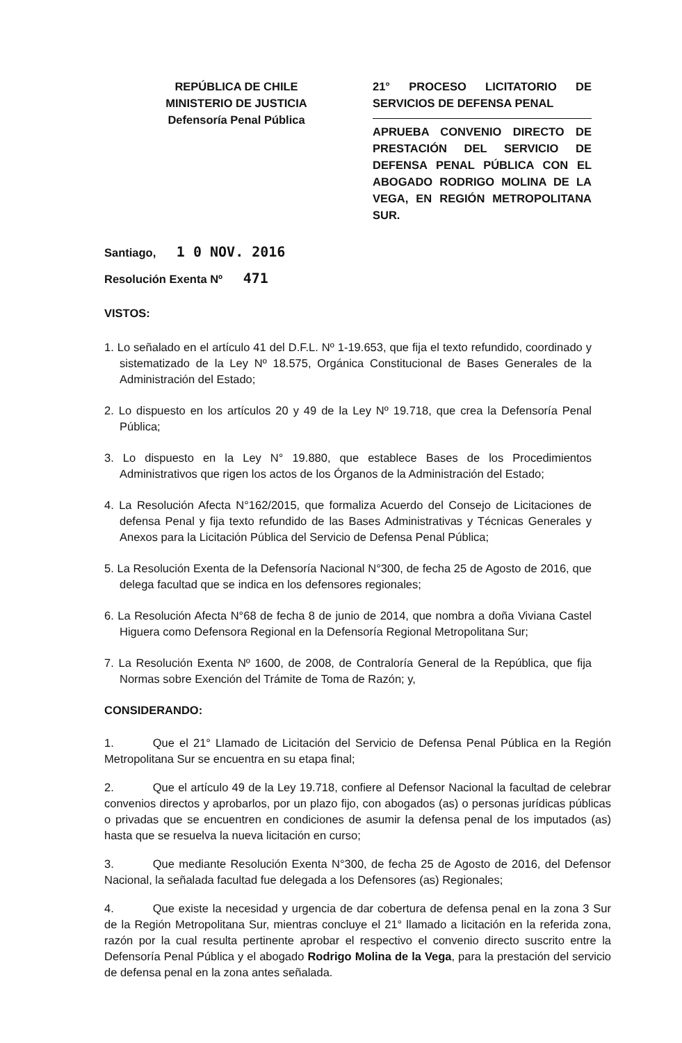REPÚBLICA DE CHILE
MINISTERIO DE JUSTICIA
Defensoría Penal Pública
21° PROCESO LICITATORIO DE SERVICIOS DE DEFENSA PENAL
APRUEBA CONVENIO DIRECTO DE PRESTACIÓN DEL SERVICIO DE DEFENSA PENAL PÚBLICA CON EL ABOGADO RODRIGO MOLINA DE LA VEGA, EN REGIÓN METROPOLITANA SUR.
Santiago, 1 0 NOV. 2016
Resolución Exenta Nº 471
VISTOS:
1. Lo señalado en el artículo 41 del D.F.L. Nº 1-19.653, que fija el texto refundido, coordinado y sistematizado de la Ley Nº 18.575, Orgánica Constitucional de Bases Generales de la Administración del Estado;
2. Lo dispuesto en los artículos 20 y 49 de la Ley Nº 19.718, que crea la Defensoría Penal Pública;
3. Lo dispuesto en la Ley N° 19.880, que establece Bases de los Procedimientos Administrativos que rigen los actos de los Órganos de la Administración del Estado;
4. La Resolución Afecta N°162/2015, que formaliza Acuerdo del Consejo de Licitaciones de defensa Penal y fija texto refundido de las Bases Administrativas y Técnicas Generales y Anexos para la Licitación Pública del Servicio de Defensa Penal Pública;
5. La Resolución Exenta de la Defensoría Nacional N°300, de fecha 25 de Agosto de 2016, que delega facultad que se indica en los defensores regionales;
6. La Resolución Afecta N°68 de fecha 8 de junio de 2014, que nombra a doña Viviana Castel Higuera como Defensora Regional en la Defensoría Regional Metropolitana Sur;
7. La Resolución Exenta Nº 1600, de 2008, de Contraloría General de la República, que fija Normas sobre Exención del Trámite de Toma de Razón; y,
CONSIDERANDO:
1. Que el 21° Llamado de Licitación del Servicio de Defensa Penal Pública en la Región Metropolitana Sur se encuentra en su etapa final;
2. Que el artículo 49 de la Ley 19.718, confiere al Defensor Nacional la facultad de celebrar convenios directos y aprobarlos, por un plazo fijo, con abogados (as) o personas jurídicas públicas o privadas que se encuentren en condiciones de asumir la defensa penal de los imputados (as) hasta que se resuelva la nueva licitación en curso;
3. Que mediante Resolución Exenta N°300, de fecha 25 de Agosto de 2016, del Defensor Nacional, la señalada facultad fue delegada a los Defensores (as) Regionales;
4. Que existe la necesidad y urgencia de dar cobertura de defensa penal en la zona 3 Sur de la Región Metropolitana Sur, mientras concluye el 21° llamado a licitación en la referida zona, razón por la cual resulta pertinente aprobar el respectivo el convenio directo suscrito entre la Defensoría Penal Pública y el abogado Rodrigo Molina de la Vega, para la prestación del servicio de defensa penal en la zona antes señalada.